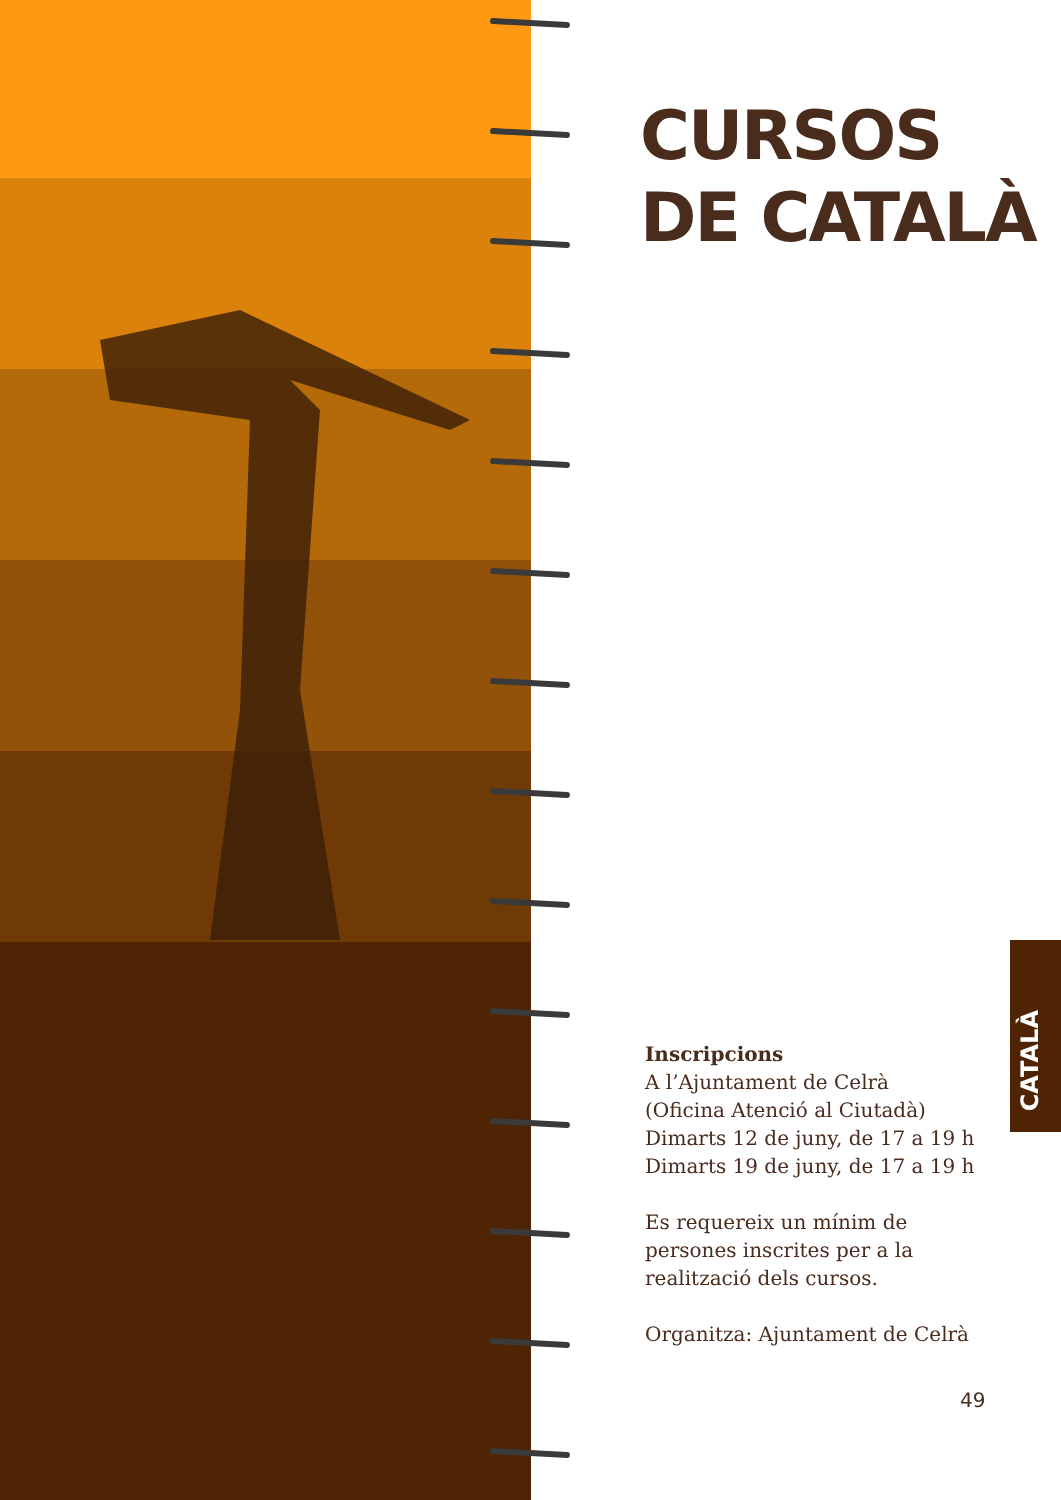CURSOS
DE CATALÀ
Inscripcions
A l’Ajuntament de Celrà
(Oficina Atenció al Ciutadà)
Dimarts 12 de juny, de 17 a 19 h
Dimarts 19 de juny, de 17 a 19 h
Es requereix un mínim de
persones inscrites per a la
realització dels cursos.
Organitza: Ajuntament de Celrà
CATALÀ
49